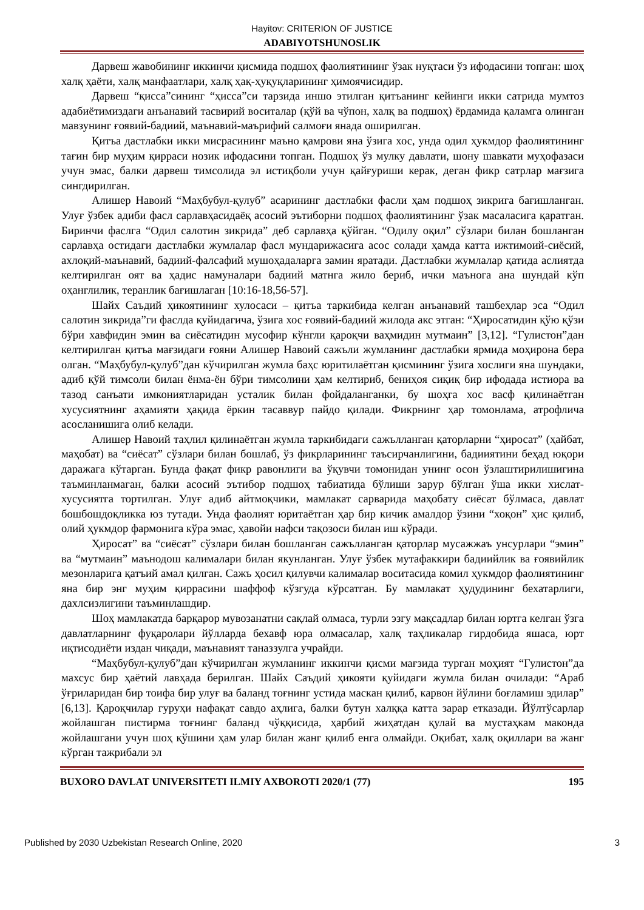Hayitov: CRITERION OF JUSTICE
ADABIYOTSHUNOSLIK
Дарвеш жавобининг иккинчи қисмида подшоҳ фаолиятининг ўзак нуқтаси ўз ифодасини топган: шоҳ халқ ҳаёти, халқ манфаатлари, халқ ҳақ-ҳуқуқларининг ҳимоячисидир.
Дарвеш “қисса”сининг “ҳисса”си тарзида иншо этилган қитъанинг кейинги икки сатрида мумтоз адабиётимиздаги анъанавий тасвирий воситалар (қўй ва чўпон, халқ ва подшоҳ) ёрдамида қаламга олинган мавзунинг ғоявий-бадиий, маънавий-маърифий салмоғи янада оширилган.
Қитъа дастлабки икки мисрасининг маъно қамрови яна ўзига хос, унда одил ҳукмдор фаолиятининг тағин бир муҳим қирраси нозик ифодасини топган. Подшоҳ ўз мулку давлати, шону шавкати муҳофазаси учун эмас, балки дарвеш тимсолида эл истиқболи учун қайғуриши керак, деган фикр сатрлар мағзига сингдирилган.
Алишер Навоий “Маҳбубул-қулуб” асарининг дастлабки фасли ҳам подшоҳ зикрига бағишланган. Улуғ ўзбек адиби фасл сарлавҳасидаёқ асосий эътиборни подшоҳ фаолиятининг ўзак масаласига қаратган. Биринчи фаслга “Одил салотин зикрида” деб сарлавҳа қўйган. “Одилу оқил” сўзлари билан бошланган сарлавҳа остидаги дастлабки жумлалар фасл мундарижасига асос солади ҳамда катта ижтимоий-сиёсий, ахлоқий-маънавий, бадиий-фалсафий мушоҳадаларга замин яратади. Дастлабки жумлалар қатида аслиятда келтирилган оят ва ҳадис намуналари бадиий матнга жило бериб, ички маънога ана шундай кўп оҳанглилик, теранлик бағишлаган [10:16-18,56-57].
Шайх Саъдий ҳикоятининг хулосаси – қитъа таркибида келган анъанавий ташбеҳлар эса “Одил салотин зикрида”ги фаслда қуйидагича, ўзига хос ғоявий-бадиий жилода акс этган: “Ҳиросатидин қўю қўзи бўри хавфидин эмин ва сиёсатидин мусофир кўнгли қароқчи ваҳмидин мутмаин” [3,12]. “Гулистон”дан келтирилган қитъа мағзидаги ғояни Алишер Навоий сажъли жумланинг дастлабки ярмида моҳирона бера олган. “Маҳбубул-қулуб”дан кўчирилган жумла баҳс юритилаётган қисмининг ўзига хослиги яна шундаки, адиб қўй тимсоли билан ёнма-ён бўри тимсолини ҳам келтириб, бениҳоя сиқиқ бир ифодада истиора ва тазод санъати имкониятларидан усталик билан фойдаланганки, бу шоҳга хос васф қилинаётган хусусиятнинг аҳамияти ҳақида ёркин тасаввур пайдо қилади. Фикрнинг ҳар томонлама, атрофлича асосланишига олиб келади.
Алишер Навоий таҳлил қилинаётган жумла таркибидаги сажълланган қаторларни “ҳиросат” (ҳайбат, маҳобат) ва “сиёсат” сўзлари билан бошлаб, ўз фикрларининг таъсирчанлигини, бадииятини беҳад юқори даражага кўтарган. Бунда фақат фикр равонлиги ва ўқувчи томонидан унинг осон ўзлаштирилишигина таъминланмаган, балки асосий эътибор подшоҳ табиатида бўлиши зарур бўлган ўша икки хислат-хусусиятга тортилган. Улуғ адиб айтмоқчики, мамлакат сарварида маҳобату сиёсат бўлмаса, давлат бошбошдоқликка юз тутади. Унда фаолият юритаётган ҳар бир кичик амалдор ўзини “хоқон” ҳис қилиб, олий ҳукмдор фармонига кўра эмас, ҳавойи нафси тақозоси билан иш кўради.
Ҳиросат” ва “сиёсат” сўзлари билан бошланган сажълланган қаторлар мусажжаъ унсурлари “эмин” ва “мутмаин” маънодош калималари билан якунланган. Улуғ ўзбек мутафаккири бадиийлик ва ғоявийлик мезонларига қатъий амал қилган. Сажъ ҳосил қилувчи калималар воситасида комил ҳукмдор фаолиятининг яна бир энг муҳим қиррасини шаффоф кўзгуда кўрсатган. Бу мамлакат ҳудудининг бехатарлиги, дахлсизлигини таъминлашдир.
Шоҳ мамлакатда барқарор мувозанатни сақлай олмаса, турли эзгу мақсадлар билан юртга келган ўзга давлатларнинг фуқаролари йўлларда бехавф юра олмасалар, халқ таҳликалар гирдобида яшаса, юрт иқтисодиёти издан чиқади, маънавият таназзулга учрайди.
“Маҳбубул-қулуб”дан кўчирилган жумланинг иккинчи қисми мағзида турган моҳият “Гулистон”да махсус бир ҳаётий лавҳада берилган. Шайх Саъдий ҳикояти қуйидаги жумла билан очилади: “Араб ўғриларидан бир тоифа бир улуғ ва баланд тоғнинг устида маскан қилиб, карвон йўлини боғламиш эдилар” [6,13]. Қароқчилар гуруҳи нафақат савдо аҳлига, балки бутун халққа катта зарар етказади. Йўлтўсарлар жойлашган пистирма тоғнинг баланд чўққисида, ҳарбий жиҳатдан қулай ва мустаҳкам маконда жойлашгани учун шоҳ қўшини ҳам улар билан жанг қилиб енга олмайди. Оқибат, халқ оқиллари ва жанг кўрган тажрибали эл
BUXORO DAVLAT UNIVERSITETI ILMIY AXBOROTI 2020/1 (77) 195
Published by 2030 Uzbekistan Research Online, 2020 3